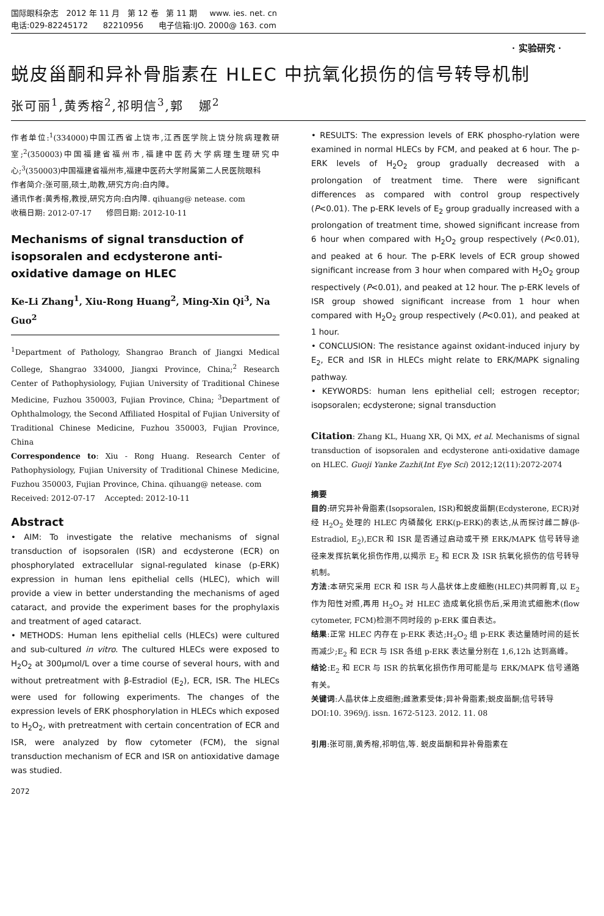国际眼科杂志 2012 年 11 月 第 12 卷 第 11 期 www. ies. net. cn
电话:029-82245172 82210956 电子信箱:IJO. 2000@ 163. com
· 实验研究 ·
蜕皮甾酮和异补骨脂素在 HLEC 中抗氧化损伤的信号转导机制
张可丽<sup>1</sup>,黄秀榕<sup>2</sup>,祁明信<sup>3</sup>,郭 娜<sup>2</sup>
作者单位:<sup>1</sup>(334000)中国江西省上饶市,江西医学院上饶分院病理教研室;<sup>2</sup>(350003)中国福建省福州市,福建中医药大学病理生理研究中心;<sup>3</sup>(350003)中国福建省福州市,福建中医药大学附属第二人民医院眼科
作者简介:张可丽,硕士,助教,研究方向:白内障。
通讯作者:黄秀榕,教授,研究方向:白内障. qihuang@ netease. com
收稿日期: 2012-07-17 修回日期: 2012-10-11
Mechanisms of signal transduction of isopsoralen and ecdysterone anti-oxidative damage on HLEC
Ke-Li Zhang<sup>1</sup>, Xiu-Rong Huang<sup>2</sup>, Ming-Xin Qi<sup>3</sup>, Na Guo<sup>2</sup>
<sup>1</sup> Department of Pathology, Shangrao Branch of Jiangxi Medical College, Shangrao 334000, Jiangxi Province, China;<sup>2</sup> Research Center of Pathophysiology, Fujian University of Traditional Chinese Medicine, Fuzhou 350003, Fujian Province, China; <sup>3</sup>Department of Ophthalmology, the Second Affiliated Hospital of Fujian University of Traditional Chinese Medicine, Fuzhou 350003, Fujian Province, China
Correspondence to: Xiu - Rong Huang. Research Center of Pathophysiology, Fujian University of Traditional Chinese Medicine, Fuzhou 350003, Fujian Province, China. qihuang@ netease. com
Received: 2012-07-17 Accepted: 2012-10-11
Abstract
• AIM: To investigate the relative mechanisms of signal transduction of isopsoralen (ISR) and ecdysterone (ECR) on phosphorylated extracellular signal-regulated kinase (p-ERK) expression in human lens epithelial cells (HLEC), which will provide a view in better understanding the mechanisms of aged cataract, and provide the experiment bases for the prophylaxis and treatment of aged cataract.
• METHODS: Human lens epithelial cells (HLECs) were cultured and sub-cultured in vitro. The cultured HLECs were exposed to H<sub>2</sub>O<sub>2</sub> at 300μmol/L over a time course of several hours, with and without pretreatment with β-Estradiol (E<sub>2</sub>), ECR, ISR. The HLECs were used for following experiments. The changes of the expression levels of ERK phosphorylation in HLECs which exposed to H<sub>2</sub>O<sub>2</sub>, with pretreatment with certain concentration of ECR and ISR, were analyzed by flow cytometer (FCM), the signal transduction mechanism of ECR and ISR on antioxidative damage was studied.
2072
• RESULTS: The expression levels of ERK phospho-rylation were examined in normal HLECs by FCM, and peaked at 6 hour. The p-ERK levels of H<sub>2</sub>O<sub>2</sub> group gradually decreased with a prolongation of treatment time. There were significant differences as compared with control group respectively (P<0.01). The p-ERK levels of E<sub>2</sub> group gradually increased with a prolongation of treatment time, showed significant increase from 6 hour when compared with H<sub>2</sub>O<sub>2</sub> group respectively (P<0.01), and peaked at 6 hour. The p-ERK levels of ECR group showed significant increase from 3 hour when compared with H<sub>2</sub>O<sub>2</sub> group respectively (P<0.01), and peaked at 12 hour. The p-ERK levels of ISR group showed significant increase from 1 hour when compared with H<sub>2</sub>O<sub>2</sub> group respectively (P<0.01), and peaked at 1 hour.
• CONCLUSION: The resistance against oxidant-induced injury by E<sub>2</sub>, ECR and ISR in HLECs might relate to ERK/MAPK signaling pathway.
• KEYWORDS: human lens epithelial cell; estrogen receptor; isopsoralen; ecdysterone; signal transduction
Citation: Zhang KL, Huang XR, Qi MX, et al. Mechanisms of signal transduction of isopsoralen and ecdysterone anti-oxidative damage on HLEC. Guoji Yanke Zazhi(Int Eye Sci) 2012;12(11):2072-2074
摘要
目的:研究异补骨脂素(Isopsoralen, ISR)和蜕皮甾酮(Ecdysterone, ECR)对经 H<sub>2</sub>O<sub>2</sub> 处理的 HLEC 内磷酸化 ERK(p-ERK)的表达,从而探讨雌二醇(β-Estradiol, E<sub>2</sub>),ECR 和 ISR 是否通过启动或干预 ERK/MAPK 信号转导途径来发挥抗氧化损伤作用,以揭示 E<sub>2</sub> 和 ECR 及 ISR 抗氧化损伤的信号转导机制。
方法:本研究采用 ECR 和 ISR 与人晶状体上皮细胞(HLEC)共同孵育,以 E<sub>2</sub> 作为阳性对照,再用 H<sub>2</sub>O<sub>2</sub> 对 HLEC 造成氧化损伤后,采用流式细胞术(flow cytometer, FCM)检测不同时段的 p-ERK 蛋白表达。
结果:正常 HLEC 内存在 p-ERK 表达;H<sub>2</sub>O<sub>2</sub> 组 p-ERK 表达量随时间的延长而减少;E<sub>2</sub> 和 ECR 与 ISR 各组 p-ERK 表达量分别在 1,6,12h 达到高峰。
结论:E<sub>2</sub> 和 ECR 与 ISR 的抗氧化损伤作用可能是与 ERK/MAPK 信号通路有关。
关键词:人晶状体上皮细胞;雌激素受体;异补骨脂素;蜕皮甾酮;信号转导
DOI:10. 3969/j. issn. 1672-5123. 2012. 11. 08
引用:张可丽,黄秀榕,祁明信,等. 蜕皮甾酮和异补骨脂素在